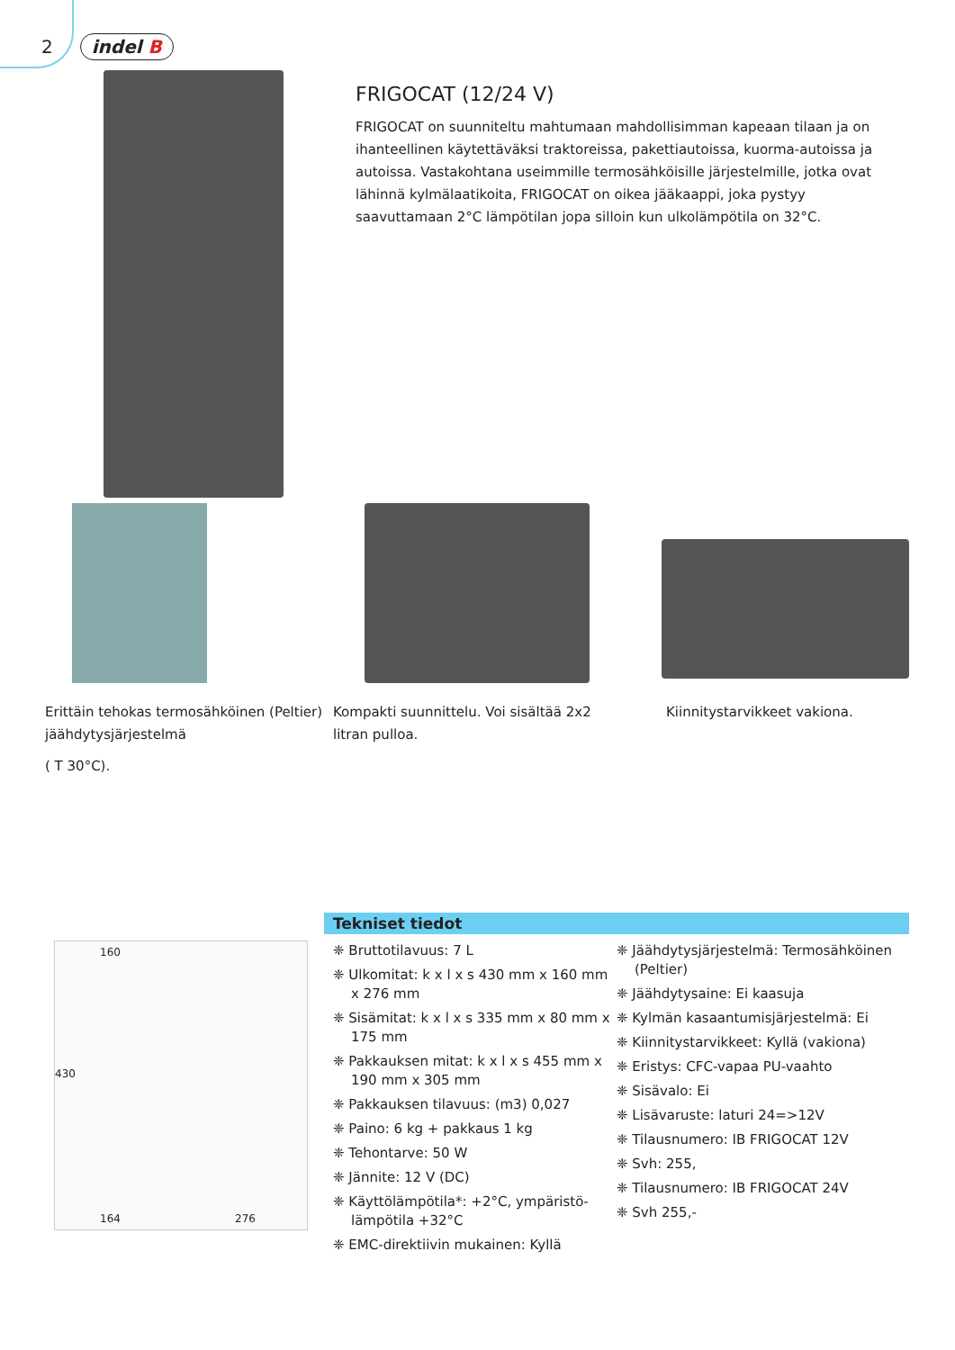2 indel B
FRIGOCAT (12/24 V)
FRIGOCAT on suunniteltu mahtumaan mahdollisimman kapeaan tilaan ja on ihan­teellinen käytettäväksi traktoreissa, pakettiautoissa, kuorma-autoissa ja autoissa. Vastakohtana useimmille termosähköisille järjestelmille, jotka ovat lähinnä kylmä­laatikoita, FRIGOCAT on oikea jääkaappi, joka pystyy saavuttamaan 2°C lämpötilan jopa silloin kun ulkolämpötila on 32°C.
Erittäin tehokas termosähköinen (Peltier) jäähdytysjärjestelmä
( T 30°C).
Kompakti suunnittelu. Voi sisältää 2x2 litran pulloa.
Kiinnitystarvikkeet vakiona.
160
430
164 276
Tekniset tiedot
❈ Bruttotilavuus: 7 L
❈ Ulkomitat: k x l x s 430 mm x 160 mm x 276 mm
❈ Sisämitat: k x l x s 335 mm x 80 mm x 175 mm
❈ Pakkauksen mitat: k x l x s 455 mm x 190 mm x 305 mm
❈ Pakkauksen tilavuus: (m3) 0,027
❈ Paino: 6 kg + pakkaus 1 kg
❈ Tehontarve: 50 W
❈ Jännite: 12 V (DC)
❈ Käyttölämpötila*: +2°C, ympäristö­lämpötila +32°C
❈ EMC-direktiivin mukainen: Kyllä
❈ Jäähdytysjärjestelmä: Termosähköi­nen (Peltier)
❈ Jäähdytysaine: Ei kaasuja
❈ Kylmän kasaantumisjärjestelmä: Ei
❈ Kiinnitystarvikkeet: Kyllä (vakiona)
❈ Eristys: CFC-vapaa PU-vaahto
❈ Sisävalo: Ei
❈ Lisävaruste: laturi 24=>12V
❈ Tilausnumero: IB FRIGOCAT 12V
❈ Svh: 255,
❈ Tilausnumero: IB FRIGOCAT 24V
❈ Svh 255,-